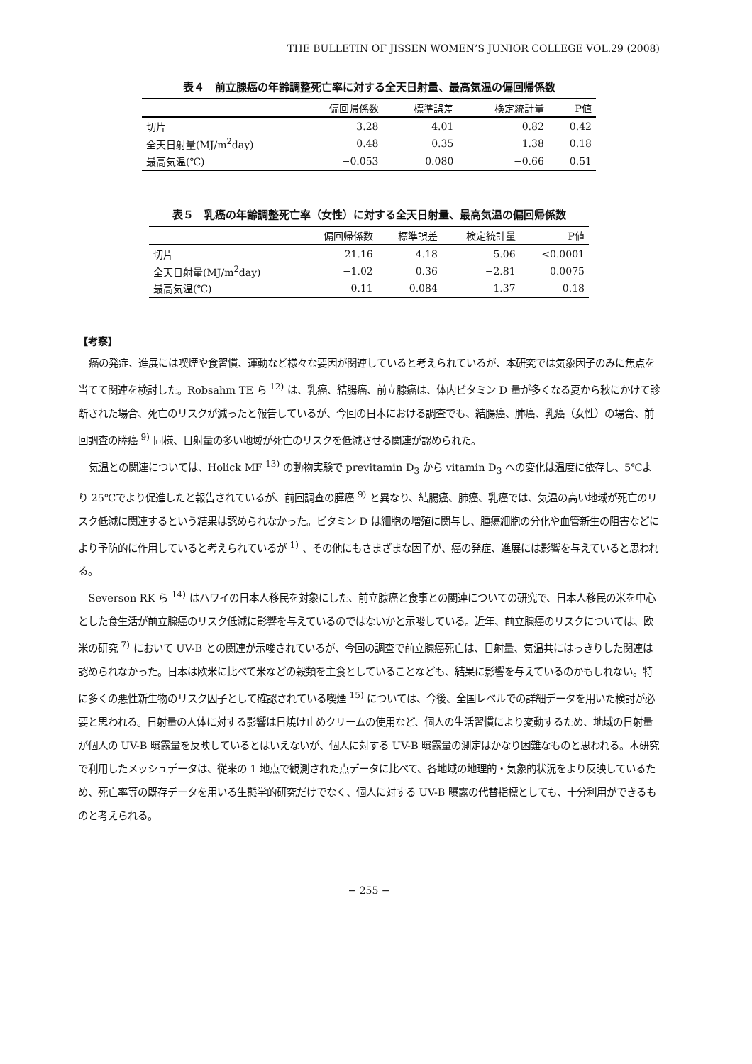THE BULLETIN OF JISSEN WOMEN’S JUNIOR COLLEGE VOL.29 (2008)
表４　前立腺癌の年齢調整死亡率に対する全天日射量、最高気温の偏回帰係数
| | 偏回帰係数 | 標準誤差 | 検定統計量 | P値 |
| --- | --- | --- | --- | --- |
| 切片 | 3.28 | 4.01 | 0.82 | 0.42 |
| 全天日射量(MJ/m<sup>2</sup>day) | 0.48 | 0.35 | 1.38 | 0.18 |
| 最高気温(℃) | −0.053 | 0.080 | −0.66 | 0.51 |
表５　乳癌の年齢調整死亡率（女性）に対する全天日射量、最高気温の偏回帰係数
| | 偏回帰係数 | 標準誤差 | 検定統計量 | P値 |
| --- | --- | --- | --- | --- |
| 切片 | 21.16 | 4.18 | 5.06 | <0.0001 |
| 全天日射量(MJ/m<sup>2</sup>day) | −1.02 | 0.36 | −2.81 | 0.0075 |
| 最高気温(℃) | 0.11 | 0.084 | 1.37 | 0.18 |
【考察】
癌の発症、進展には喫煙や食習慣、運動など様々な要因が関連していると考えられているが、本研究では気象因子のみに焦点を当てて関連を検討した。Robsahm TE ら <sup>12)</sup> は、乳癌、結腸癌、前立腺癌は、体内ビタミン D 量が多くなる夏から秋にかけて診断された場合、死亡のリスクが減ったと報告しているが、今回の日本における調査でも、結腸癌、肺癌、乳癌（女性）の場合、前回調査の膵癌 <sup>9)</sup> 同様、日射量の多い地域が死亡のリスクを低減させる関連が認められた。
気温との関連については、Holick MF <sup>13)</sup> の動物実験で previtamin D<sub>3</sub> から vitamin D<sub>3</sub> への変化は温度に依存し、5℃より 25℃でより促進したと報告されているが、前回調査の膵癌 <sup>9)</sup> と異なり、結腸癌、肺癌、乳癌では、気温の高い地域が死亡のリスク低減に関連するという結果は認められなかった。ビタミン D は細胞の増殖に関与し、腫瘍細胞の分化や血管新生の阻害などにより予防的に作用していると考えられているが <sup>1)</sup> 、その他にもさまざまな因子が、癌の発症、進展には影響を与えていると思われる。
Severson RK ら <sup>14)</sup> はハワイの日本人移民を対象にした、前立腺癌と食事との関連についての研究で、日本人移民の米を中心とした食生活が前立腺癌のリスク低減に影響を与えているのではないかと示唆している。近年、前立腺癌のリスクについては、欧米の研究 <sup>7)</sup> において UV-B との関連が示唆されているが、今回の調査で前立腺癌死亡は、日射量、気温共にはっきりした関連は認められなかった。日本は欧米に比べて米などの穀類を主食としていることなども、結果に影響を与えているのかもしれない。特に多くの悪性新生物のリスク因子として確認されている喫煙 <sup>15)</sup> については、今後、全国レベルでの詳細データを用いた検討が必要と思われる。日射量の人体に対する影響は日焼け止めクリームの使用など、個人の生活習慣により変動するため、地域の日射量が個人の UV-B 曝露量を反映しているとはいえないが、個人に対する UV-B 曝露量の測定はかなり困難なものと思われる。本研究で利用したメッシュデータは、従来の 1 地点で観測された点データに比べて、各地域の地理的・気象的状況をより反映しているため、死亡率等の既存データを用いる生態学的研究だけでなく、個人に対する UV-B 曝露の代替指標としても、十分利用ができるものと考えられる。
− 255 −